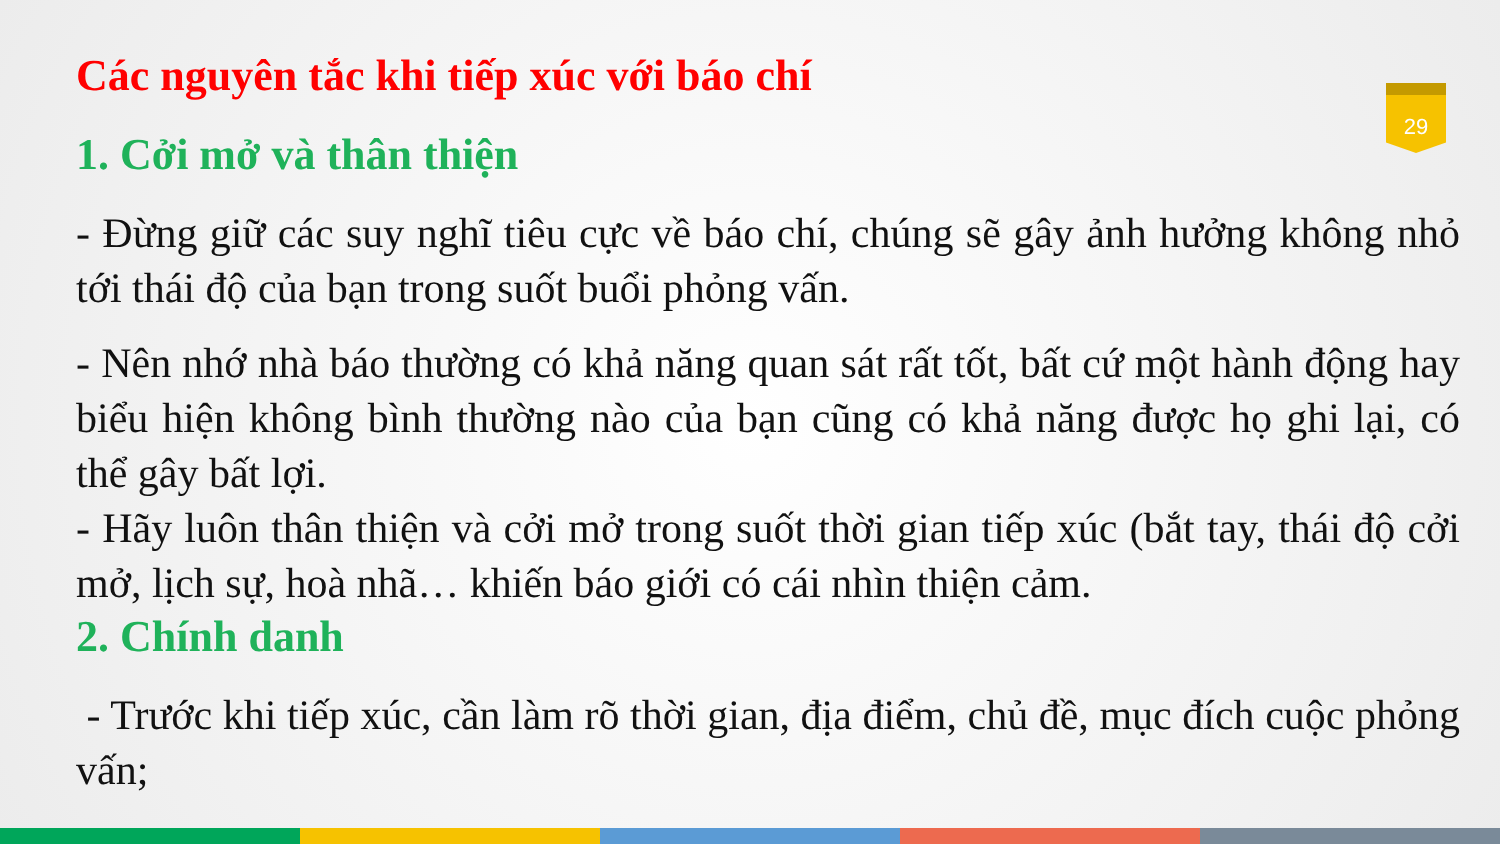29
Các nguyên tắc khi tiếp xúc với báo chí
1. Cởi mở và thân thiện
- Đừng giữ các suy nghĩ tiêu cực về báo chí, chúng sẽ gây ảnh hưởng không nhỏ tới thái độ của bạn trong suốt buổi phỏng vấn.
- Nên nhớ nhà báo thường có khả năng quan sát rất tốt, bất cứ một hành động hay biểu hiện không bình thường nào của bạn cũng có khả năng được họ ghi lại, có thể gây bất lợi.
- Hãy luôn thân thiện và cởi mở trong suốt thời gian tiếp xúc (bắt tay, thái độ cởi mở, lịch sự, hoà nhã… khiến báo giới có cái nhìn thiện cảm.
2. Chính danh
- Trước khi tiếp xúc, cần làm rõ thời gian, địa điểm, chủ đề, mục đích cuộc phỏng vấn;